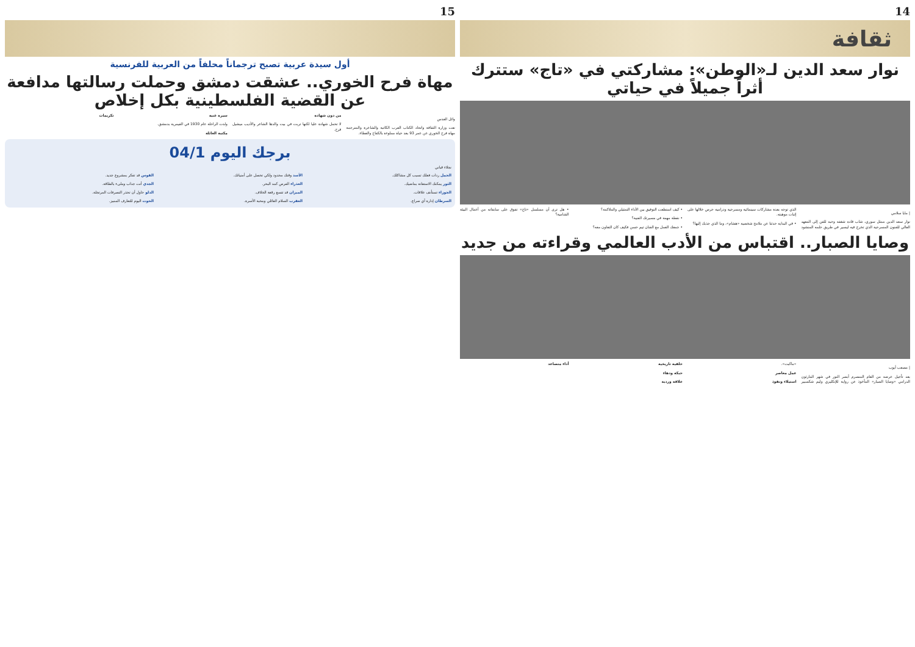14
ثقافة
نوار سعد الدين لـ«الوطن»: مشاركتي في «تاج» ستترك أثراً جميلاً في حياتي
| مايا سلامي
نوار سعد الدين ممثل سوري، شاب قاده شغفه وحبه للفن إلى المعهد العالي للفنون المسرحية الذي تخرج فيه ليسير في طريق حلمه المنشود الذي توجه بعدة مشاركات سينمائية ومسرحية ودرامية حرص خلالها على إثبات موهبته.
• في البداية حدثنا عن ملامح شخصية «هشام»، وما الذي جذبك إليها؟
• كيف استطعت التوفيق بين الأداء التمثيلي والملاكمة؟
• نقطة مهمة في مسيرتك الفنية؟
• جمعك العمل مع الفنان تيم حسن فكيف كان التعاون معه؟
• هل ترى أن مسلسل «تاج» تفوق على سابقاته من أعمال البيئة الشامية؟
وصايا الصبار.. اقتباس من الأدب العالمي وقراءته من جديد
| مصعب أيوب
بعد تأجيل عرضه من العام المنصرم أبصر النور في شهر المارثون الدرامي «وصايا الصبار» المأخوذ عن رواية للإنكليزي وليم شكسبير «ماكبث».
عمل معاصر
استيلاء ونفوذ
خلفية تاريخية
حبكة ودهاء
علاقة وردية
أداء متصاعد
15
أول سيدة عربية تصبح ترجماناً محلفاً من العربية للفرنسية
مهاة فرح الخوري.. عشقت دمشق وحملت رسالتها مدافعة عن القضية الفلسطينية بكل إخلاص
وائل العدس
نعت وزارة الثقافة واتحاد الكتاب العرب الكاتبة والشاعرة والمترجمة مهاة فرح الخوري عن عمر 93 بعد حياة مملوءة بالكفاح والعطاء.
من دون شهادة
لا تحمل شهادة عليا لكنها تربت في بيت والدها الشاعر والأديب ميشيل فرح.
سيرة غنية
ولدت الراحلة عام 1930 في القيمرية بدمشق.
مكتبة العائلة
تكريمات
برجك اليوم 04/1
نجلاء قباني
الحمل ردات فعلك تسبب كل مشاكلك.
الأسد وقتك محدود ولكي تحصل على أمنياتك.
القوس قد تفكر بمشروع جديد.
الثور يمكنك الاستعانة بماضيك.
العذراء الفرص كمد البحر.
الجدي أنت جذاب وملىء بالطاقة.
الجوزاء تستأنف علاقات.
الميزان قد تتسع رقعة الخلاف.
الدلو حاول أن تحذر التصرفات المرتجلة.
السرطان إدارة أي صراع.
العقرب السلام العائلي ومحبة الأسرة.
الحوت اليوم للتعارف المميز.